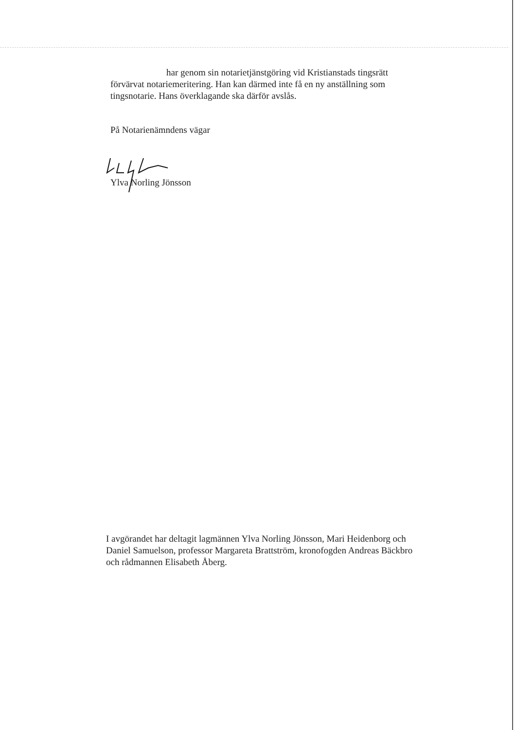har genom sin notarietjänstgöring vid Kristianstads tingsrätt förvärvat notariemeritering. Han kan därmed inte få en ny anställning som tingsnotarie. Hans överklagande ska därför avslås.
På Notarienämndens vägar
Ylva Norling Jönsson
I avgörandet har deltagit lagmännen Ylva Norling Jönsson, Mari Heidenborg och Daniel Samuelson, professor Margareta Brattström, kronofogden Andreas Bäckbro och rådmannen Elisabeth Åberg.